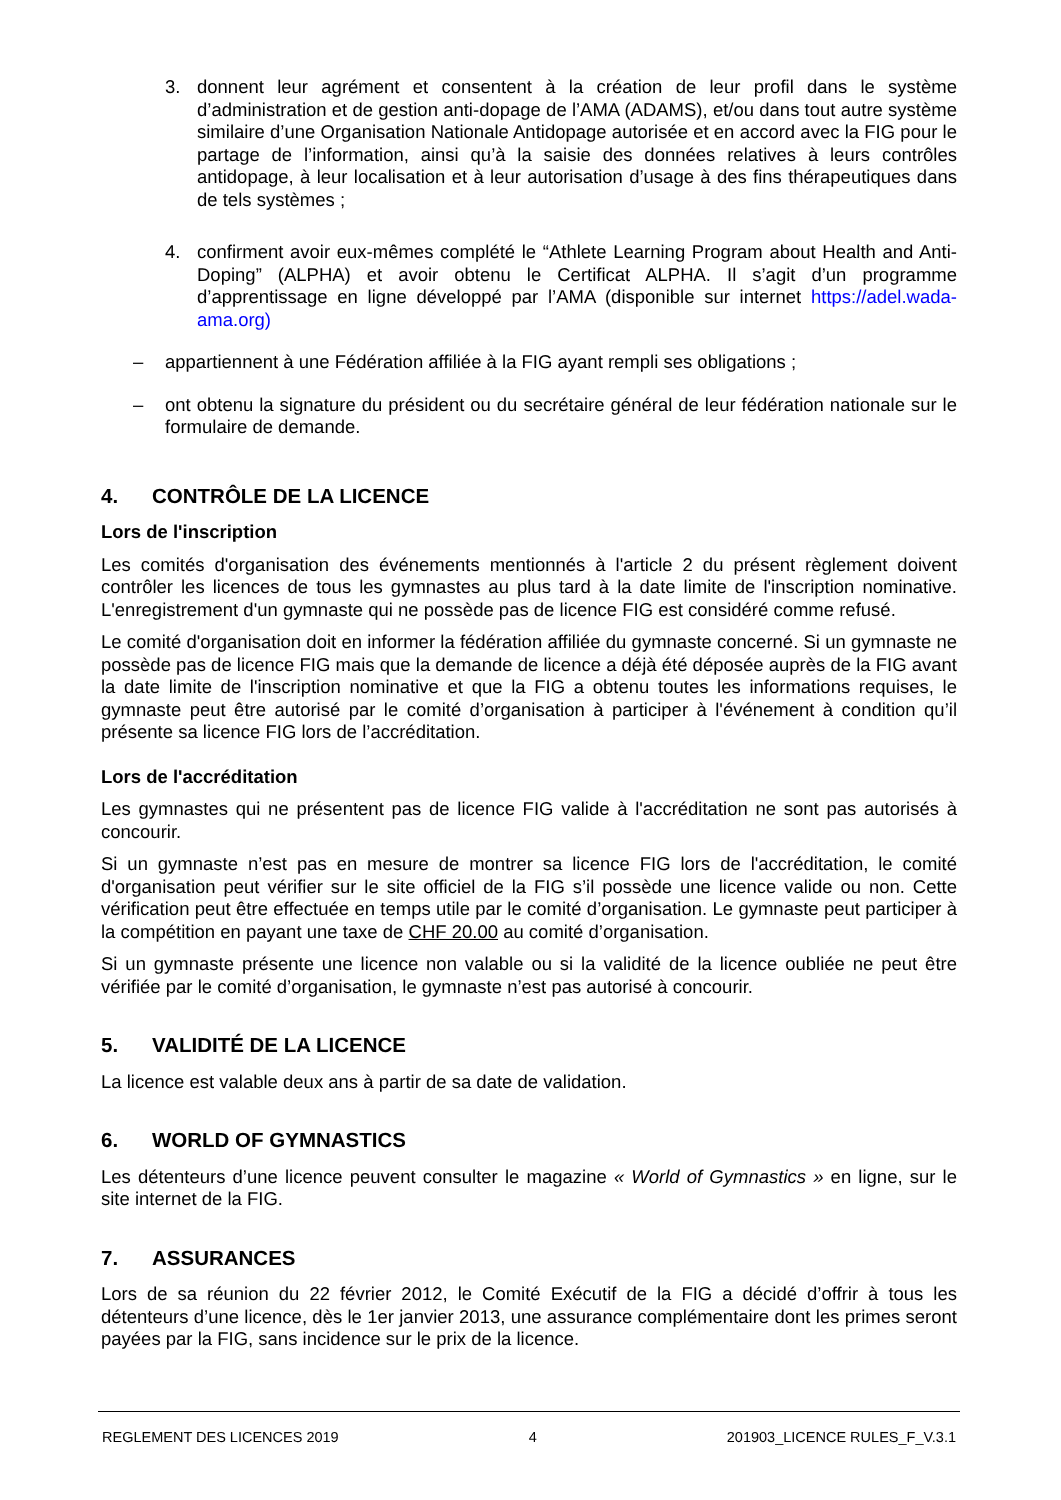3. donnent leur agrément et consentent à la création de leur profil dans le système d’administration et de gestion anti-dopage de l’AMA (ADAMS), et/ou dans tout autre système similaire d’une Organisation Nationale Antidopage autorisée et en accord avec la FIG pour le partage de l’information, ainsi qu’à la saisie des données relatives à leurs contrôles antidopage, à leur localisation et à leur autorisation d’usage à des fins thérapeutiques dans de tels systèmes ;
4. confirment avoir eux-mêmes complété le “Athlete Learning Program about Health and Anti-Doping” (ALPHA) et avoir obtenu le Certificat ALPHA. Il s’agit d’un programme d’apprentissage en ligne développé par l’AMA (disponible sur internet https://adel.wada-ama.org)
– appartiennent à une Fédération affiliée à la FIG ayant rempli ses obligations ;
– ont obtenu la signature du président ou du secrétaire général de leur fédération nationale sur le formulaire de demande.
4. CONTRÔLE DE LA LICENCE
Lors de l'inscription
Les comités d'organisation des événements mentionnés à l'article 2 du présent règlement doivent contrôler les licences de tous les gymnastes au plus tard à la date limite de l'inscription nominative. L'enregistrement d'un gymnaste qui ne possède pas de licence FIG est considéré comme refusé.
Le comité d'organisation doit en informer la fédération affiliée du gymnaste concerné. Si un gymnaste ne possède pas de licence FIG mais que la demande de licence a déjà été déposée auprès de la FIG avant la date limite de l'inscription nominative et que la FIG a obtenu toutes les informations requises, le gymnaste peut être autorisé par le comité d’organisation à participer à l'événement à condition qu’il présente sa licence FIG lors de l’accréditation.
Lors de l'accréditation
Les gymnastes qui ne présentent pas de licence FIG valide à l'accréditation ne sont pas autorisés à concourir.
Si un gymnaste n’est pas en mesure de montrer sa licence FIG lors de l'accréditation, le comité d'organisation peut vérifier sur le site officiel de la FIG s’il possède une licence valide ou non. Cette vérification peut être effectuée en temps utile par le comité d’organisation. Le gymnaste peut participer à la compétition en payant une taxe de CHF 20.00 au comité d’organisation.
Si un gymnaste présente une licence non valable ou si la validité de la licence oubliée ne peut être vérifiée par le comité d’organisation, le gymnaste n’est pas autorisé à concourir.
5. VALIDITÉ DE LA LICENCE
La licence est valable deux ans à partir de sa date de validation.
6. WORLD OF GYMNASTICS
Les détenteurs d’une licence peuvent consulter le magazine « World of Gymnastics » en ligne, sur le site internet de la FIG.
7. ASSURANCES
Lors de sa réunion du 22 février 2012, le Comité Exécutif de la FIG a décidé d’offrir à tous les détenteurs d’une licence, dès le 1er janvier 2013, une assurance complémentaire dont les primes seront payées par la FIG, sans incidence sur le prix de la licence.
REGLEMENT DES LICENCES 2019 4 201903_LICENCE RULES_F_V.3.1